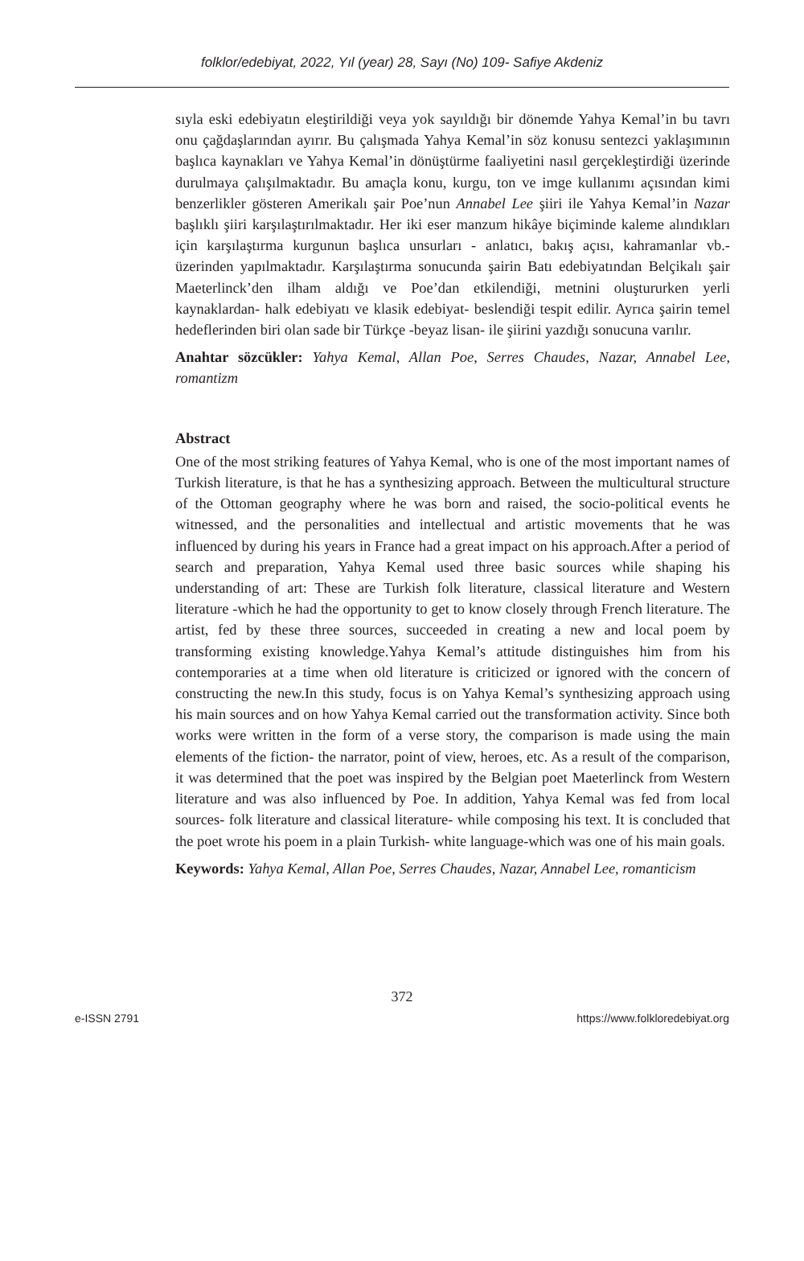folklor/edebiyat, 2022, Yıl (year) 28, Sayı (No) 109- Safiye Akdeniz
sıyla eski edebiyatın eleştirildiği veya yok sayıldığı bir dönemde Yahya Kemal’in bu tavrı onu çağdaşlarından ayırır. Bu çalışmada Yahya Kemal’in söz konusu sentezci yaklaşımının başlıca kaynakları ve Yahya Kemal’in dönüştürme faaliyetini nasıl gerçekleştirdiği üzerinde durulmaya çalışılmaktadır. Bu amaçla konu, kurgu, ton ve imge kullanımı açısından kimi benzerlikler gösteren Amerikalı şair Poe’nun Annabel Lee şiiri ile Yahya Kemal’in Nazar başlıklı şiiri karşılaştırılmaktadır. Her iki eser manzum hikâye biçiminde kaleme alındıkları için karşılaştırma kurgunun başlıca unsurları - anlatıcı, bakış açısı, kahramanlar vb.- üzerinden yapılmaktadır. Karşılaştırma sonucunda şairin Batı edebiyatından Belçikalı şair Maeterlinck’den ilham aldığı ve Poe’dan etkilendiği, metnini oluştururken yerli kaynaklardan- halk edebiyatı ve klasik edebiyat- beslendiği tespit edilir. Ayrıca şairin temel hedeflerinden biri olan sade bir Türkçe -beyaz lisan- ile şiirini yazdığı sonucuna varılır.
Anahtar sözcükler: Yahya Kemal, Allan Poe, Serres Chaudes, Nazar, Annabel Lee, romantizm
Abstract
One of the most striking features of Yahya Kemal, who is one of the most important names of Turkish literature, is that he has a synthesizing approach. Between the multicultural structure of the Ottoman geography where he was born and raised, the socio-political events he witnessed, and the personalities and intellectual and artistic movements that he was influenced by during his years in France had a great impact on his approach.After a period of search and preparation, Yahya Kemal used three basic sources while shaping his understanding of art: These are Turkish folk literature, classical literature and Western literature -which he had the opportunity to get to know closely through French literature. The artist, fed by these three sources, succeeded in creating a new and local poem by transforming existing knowledge.Yahya Kemal’s attitude distinguishes him from his contemporaries at a time when old literature is criticized or ignored with the concern of constructing the new.In this study, focus is on Yahya Kemal’s synthesizing approach using his main sources and on how Yahya Kemal carried out the transformation activity. Since both works were written in the form of a verse story, the comparison is made using the main elements of the fiction- the narrator, point of view, heroes, etc. As a result of the comparison, it was determined that the poet was inspired by the Belgian poet Maeterlinck from Western literature and was also influenced by Poe. In addition, Yahya Kemal was fed from local sources- folk literature and classical literature- while composing his text. It is concluded that the poet wrote his poem in a plain Turkish- white language-which was one of his main goals.
Keywords: Yahya Kemal, Allan Poe, Serres Chaudes, Nazar, Annabel Lee, romanticism
372
e-ISSN 2791 https://www.folkloredebiyat.org